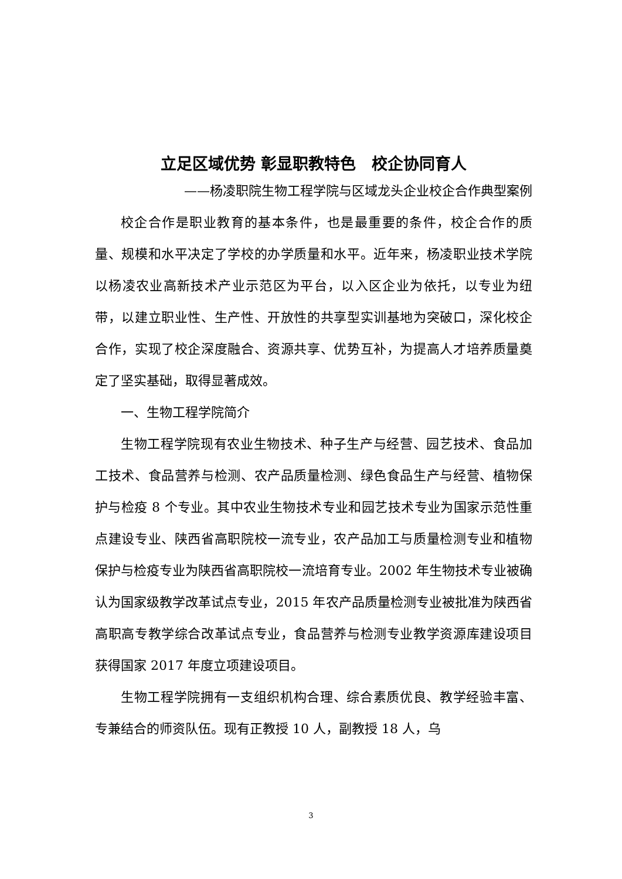立足区域优势 彰显职教特色　校企协同育人
——杨凌职院生物工程学院与区域龙头企业校企合作典型案例
校企合作是职业教育的基本条件，也是最重要的条件，校企合作的质量、规模和水平决定了学校的办学质量和水平。近年来，杨凌职业技术学院以杨凌农业高新技术产业示范区为平台，以入区企业为依托，以专业为纽带，以建立职业性、生产性、开放性的共享型实训基地为突破口，深化校企合作，实现了校企深度融合、资源共享、优势互补，为提高人才培养质量奠定了坚实基础，取得显著成效。
一、生物工程学院简介
生物工程学院现有农业生物技术、种子生产与经营、园艺技术、食品加工技术、食品营养与检测、农产品质量检测、绿色食品生产与经营、植物保护与检疫 8 个专业。其中农业生物技术专业和园艺技术专业为国家示范性重点建设专业、陕西省高职院校一流专业，农产品加工与质量检测专业和植物保护与检疫专业为陕西省高职院校一流培育专业。2002 年生物技术专业被确认为国家级教学改革试点专业，2015 年农产品质量检测专业被批准为陕西省高职高专教学综合改革试点专业，食品营养与检测专业教学资源库建设项目获得国家 2017 年度立项建设项目。
生物工程学院拥有一支组织机构合理、综合素质优良、教学经验丰富、专兼结合的师资队伍。现有正教授 10 人，副教授 18 人，乌
3